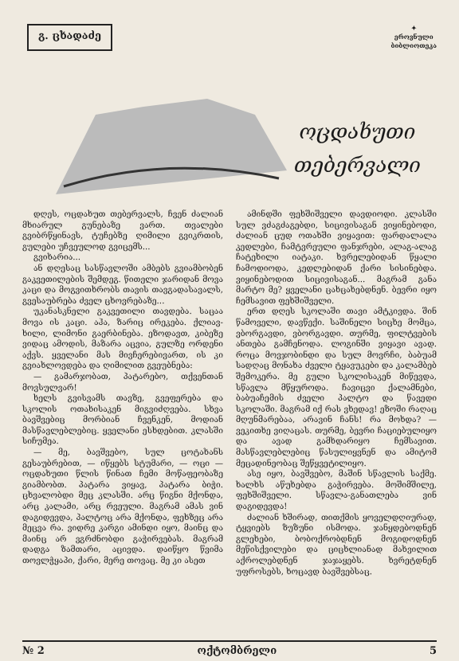გ. ცხადაძე
✦
ეროვნული
ბიბლიოთეკა
ოცდახუთი
თებერვალი
დღეს, ოცდახუთ თებერვალს, ჩვენ ძალიან მხიარულ გუნებაზე ვართ. თვალები გვიბრწყინავს, ტუჩებზე ღიმილი გვიკრთის, გულები უჩვეულოდ გვიცემს...
გვიხარია...
ან დღესაც სასწავლოში ამბებს გვიამბობენ გაკვეთილების შემდეგ. წითელი ჯარიდან მოვა კაცი და მოგვითხრობს თავის თავგადასავალს, გვესაუბრება ძველ ცხოვრებაზე...
უკანასკნელი გაკვეთილი თავდება. საცაა მოვა ის კაცი. აჰა, ზარიც ირეკება. ქლიავ-ხილი, ლიმონი გაერბინება. ეზოდავთ, კიბეზე ვიდაც ამოდის, მაზარა აცვია, გულზე ორდენი აქვს. ყველანი მას მივჩერებივართ, ის კი გვიახლოვდება და ღიმილით გვეუბნება:
— გამარჯობათ, პატარებო, თქვენთან მოვსულვარ!
ხელს გვისვამს თავზე, გვეფერება და სკოლის ოთახისაკენ მიგვიძღვება. სხვა ბავშვებიც მორბიან ჩვენკენ, მოდიან მასწავლებლებიც. ყველანი ესხდებით. კლასში სიჩუმეა.
— მე, ბავშვებო, სულ ცოტახანს გესაუბრებით, — იწყებს სტუმარი, — ოცი — ოცდახუთი წლის წინათ ჩემი მოწაფეობაზე გიამბობთ. პატარა ვიყავ, პატარა ბიჭი. ცხვალობდი მეც კლასში. არც წიგნი მქონდა, არც კალამი, არც რვეული. მაგრამ ამას ვინ დაგიდევდა, პალტოც არა მქონდა, ფეხზეც არა მეცვა რა. ვიდრე კარგი ამინდი იყო, მაინც და მაინც არ ვგრძნობდი გაჭირვებას. მაგრამ დადგა ზამთარი, აცივდა. დაიწყო წვიმა თოვლჭყაპი, ქარი, მერე თოვაც. მე კი ასეთ
ამინდში ფეხშიშველი დავდიოდი. კლასში სულ ვძაგძაგებდი, სიცივისაგან ვიყინებოდი, ძალიან ცუდ ოთახში ვიყავით: ფარდალალა კედლები, ჩამტვრეული ფანჯრები, ალაგ-ალაგ ჩატეხილი იატაკი. ხვრელებიდან წყალი ჩამოდიოდა, კედლებიდან ქარი სისინებდა. ვიყინებოდით სიცივისაგან... მაგრამ განა მარტო მე? ყველანი ცახცახებდნენ. ბევრი იყო ჩემსავით ფეხშიშველი.
ერთ დღეს სკოლაში თავი ამტკივდა. შინ წამოველი, დავწექი. საშინელი სიცხე მომცა, ვბორგავდი, ვბორგავდი. თურმე, ფილტვების ანთება გამჩენოდა. ლოგინში ვიყავი ავად. როცა მოვჯობინდი და სულ მოვრჩი, ბაბუამ სადღაც მონახა ძველი ტყავუკები და კალამბებ შემოკერა. მე გული სკოლისაკენ მიწევდა, სწავლა მწყუროდა. ჩავიცვი ქალამნები, ბაბუაჩემის ძველი პალტო და წავედი სკოლაში. მაგრამ იქ რას ვხედავ! ეზოში რაღაც მღუნმარებაა, არავინ ჩანს! რა მოხდა? — ვეკითხე ვიღაცას. თურმე, ბევრი ჩაციებულიყო და ავად გამხდარიყო ჩემსავით. მასწავლებლებიც წასულიყვნენ და ამიტომ მეცადინეობაც შეწყვეტილიყო.
ასე იყო, ბავშვებო, მაშინ სწავლის საქმე. ხალხს აწუხებდა გაჭირვება. მოშიმშილე, ფეხშიშველი. სწავლა-განათლება ვინ დაგიდევდა!
ძალიან ხშირად, თითქმის ყოველდღიურად, ტყვიებს ზუზუნი ისმოდა. ჯანყდებოდნენ გლეხები, ბობოქრობდნენ მოგიდოდნენ მეწისქვილები და ციცხლიანად მახვილით აქროლებდნენ ჯაჯაყებს. ხვრეტდნენ უფროსებს, ხოცავდ ბავშვებსაც.
№ 2 ოქტომბრელი 5